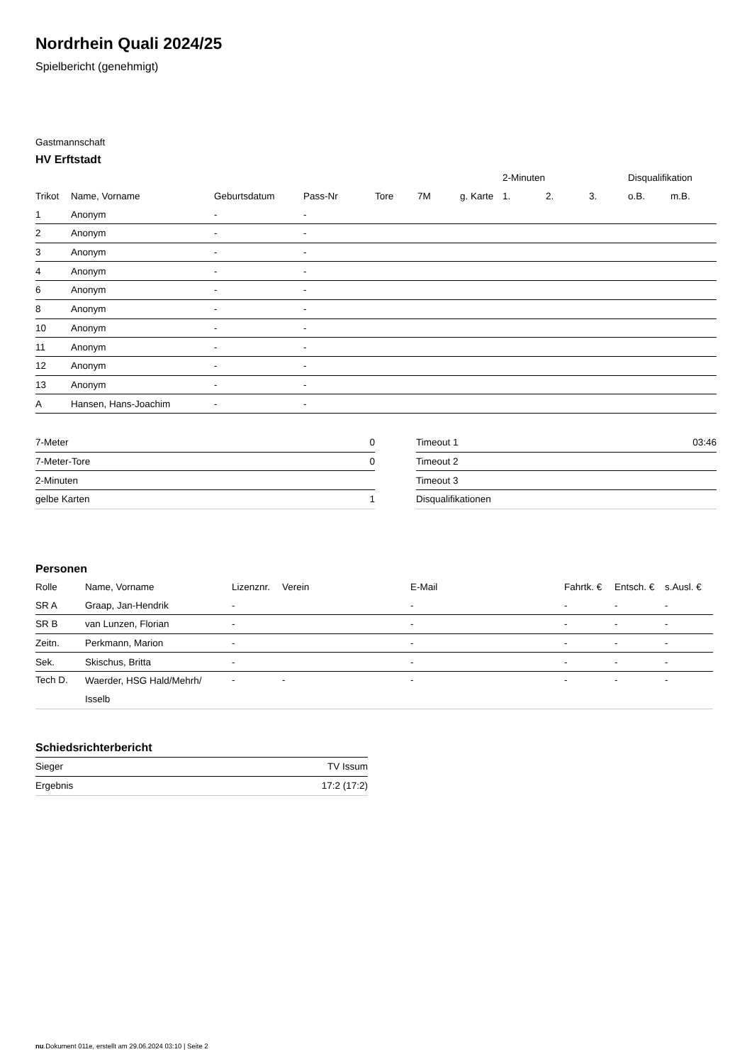Nordrhein Quali 2024/25
Spielbericht (genehmigt)
Gastmannschaft
HV Erftstadt
| | | | | | | | 2-Minuten | | | Disqualifikation | |
| --- | --- | --- | --- | --- | --- | --- | --- | --- | --- | --- | --- |
| Trikot | Name, Vorname | Geburtsdatum | Pass-Nr | Tore | 7M | g. Karte | 1. | 2. | 3. | o.B. | m.B. |
| 1 | Anonym | - | - | | | | | | | | |
| 2 | Anonym | - | - | | | | | | | | |
| 3 | Anonym | - | - | | | | | | | | |
| 4 | Anonym | - | - | | | | | | | | |
| 6 | Anonym | - | - | | | | | | | | |
| 8 | Anonym | - | - | | | | | | | | |
| 10 | Anonym | - | - | | | | | | | | |
| 11 | Anonym | - | - | | | | | | | | |
| 12 | Anonym | - | - | | | | | | | | |
| 13 | Anonym | - | - | | | | | | | | |
| A | Hansen, Hans-Joachim | - | - | | | | | | | | |
| 7-Meter | 0 |
| 7-Meter-Tore | 0 |
| 2-Minuten | |
| gelbe Karten | 1 |
| Timeout 1 | 03:46 |
| Timeout 2 | |
| Timeout 3 | |
| Disqualifikationen | |
Personen
| Rolle | Name, Vorname | Lizenznr. | Verein | E-Mail | Fahrtk. € | Entsch. € | s.Ausl. € |
| --- | --- | --- | --- | --- | --- | --- | --- |
| SR A | Graap, Jan-Hendrik | - | | - | - | - | - |
| SR B | van Lunzen, Florian | - | | - | - | - | - |
| Zeitn. | Perkmann, Marion | - | | - | - | - | - |
| Sek. | Skischus, Britta | - | | - | - | - | - |
| Tech D. | Waerder, HSG Hald/Mehrh/ Isselb | - | - | - | - | - | - |
Schiedsrichterbericht
| Sieger | TV Issum |
| Ergebnis | 17:2 (17:2) |
nu.Dokument 011e, erstellt am 29.06.2024 03:10 | Seite 2